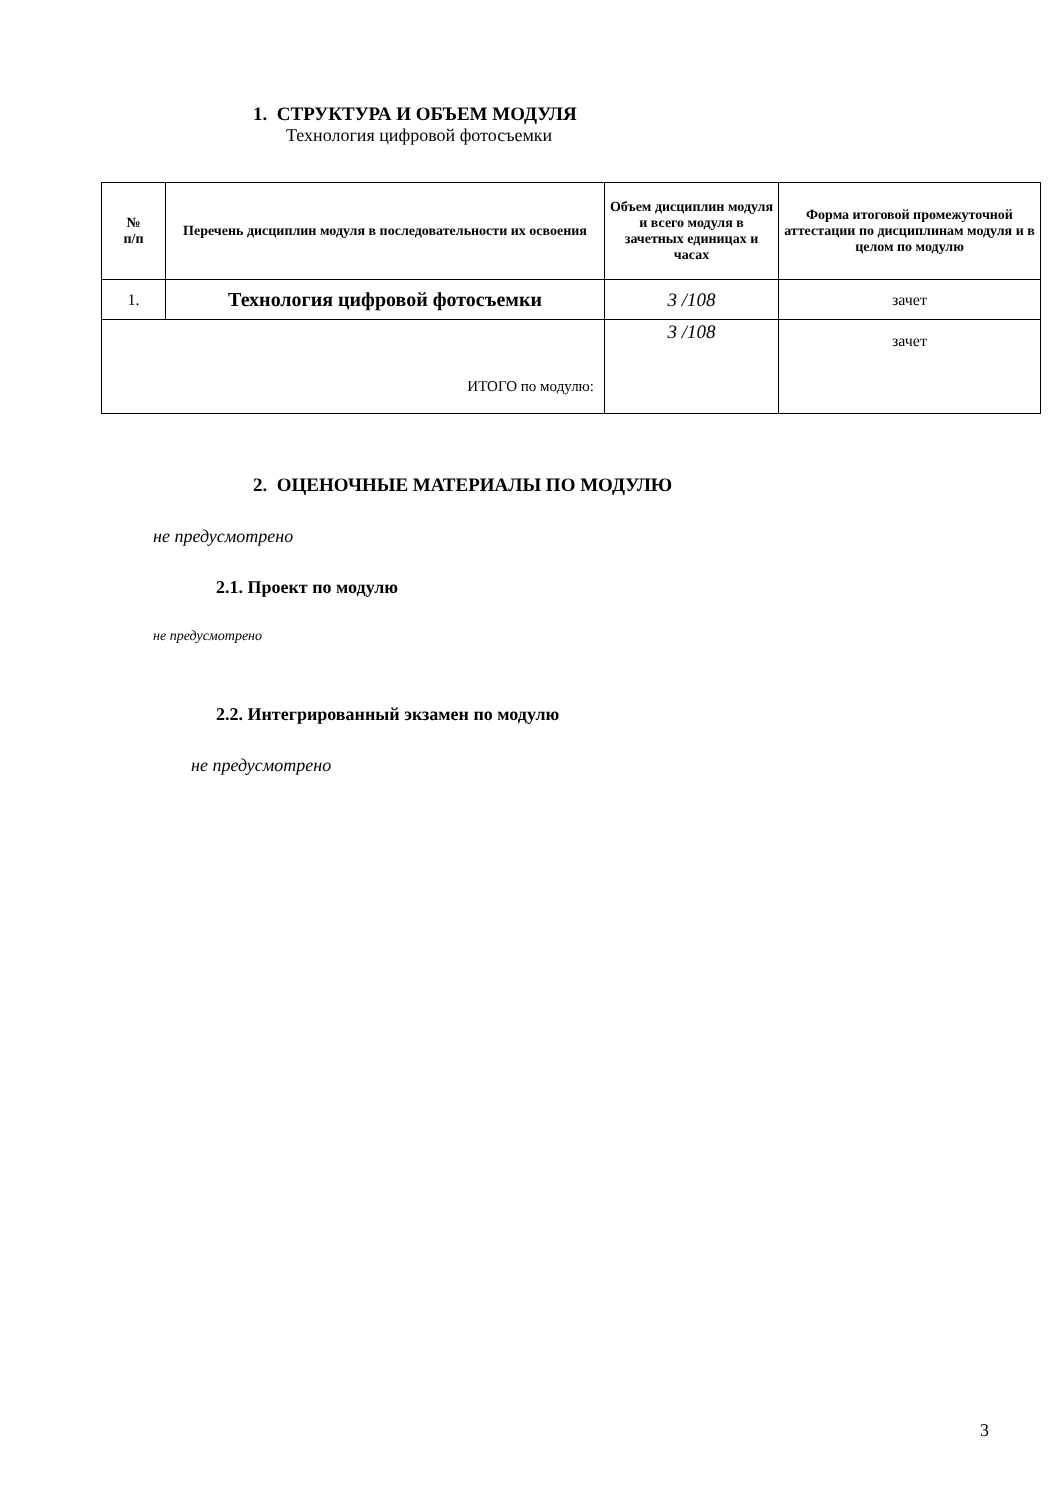1. СТРУКТУРА И ОБЪЕМ МОДУЛЯ
Технология цифровой фотосъемки
| № п/п | Перечень дисциплин модуля в последовательности их освоения | Объем дисциплин модуля и всего модуля в зачетных единицах и часах | Форма итоговой промежуточной аттестации по дисциплинам модуля и в целом по модулю |
| --- | --- | --- | --- |
| 1. | Технология цифровой фотосъемки | 3 /108 | зачет |
| ИТОГО по модулю: | | 3 /108 | зачет |
2. ОЦЕНОЧНЫЕ МАТЕРИАЛЫ ПО МОДУЛЮ
не предусмотрено
2.1. Проект по модулю
не предусмотрено
2.2. Интегрированный экзамен по модулю
не предусмотрено
3